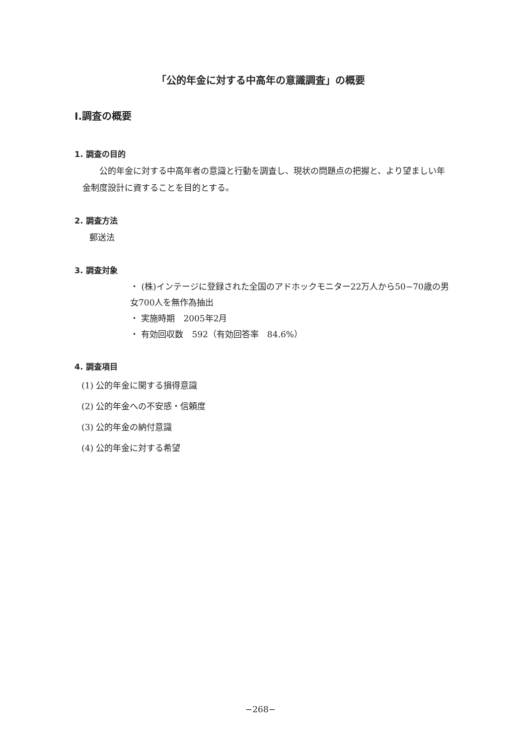「公的年金に対する中高年の意識調査」の概要
Ⅰ.調査の概要
1. 調査の目的
公的年金に対する中高年者の意識と行動を調査し、現状の問題点の把握と、より望ましい年金制度設計に資することを目的とする。
2. 調査方法
郵送法
3. 調査対象
・ (株)インテージに登録された全国のアドホックモニター22万人から50−70歳の男女700人を無作為抽出
・ 実施時期　2005年2月
・ 有効回収数　592（有効回答率　84.6%）
4. 調査項目
(1) 公的年金に関する損得意識
(2) 公的年金への不安感・信頼度
(3) 公的年金の納付意識
(4) 公的年金に対する希望
−268−